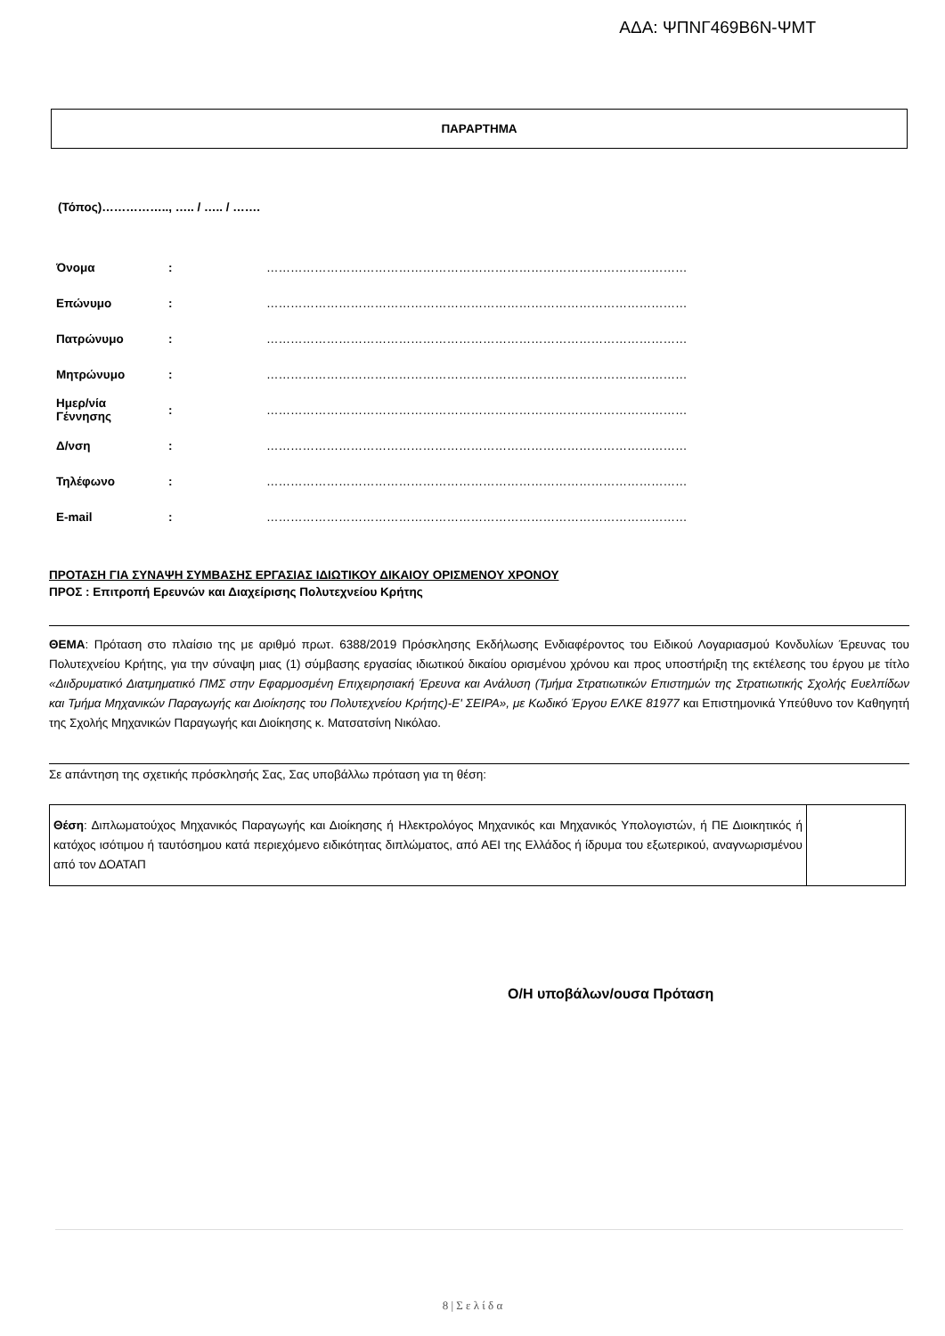ΑΔΑ: ΨΠΝΓ469Β6Ν-ΨΜΤ
ΠΑΡΑΡΤΗΜΑ
(Τόπος)…………….., ….. / ….. / …….
| Όνομα | : | …………………………………………………………………………………………… |
| Επώνυμο | : | …………………………………………………………………………………………… |
| Πατρώνυμο | : | …………………………………………………………………………………………… |
| Μητρώνυμο | : | …………………………………………………………………………………………… |
| Ημερ/νία Γέννησης | : | …………………………………………………………………………………………… |
| Δ/νση | : | …………………………………………………………………………………………… |
| Τηλέφωνο | : | …………………………………………………………………………………………… |
| E-mail | : | …………………………………………………………………………………………… |
ΠΡΟΤΑΣΗ ΓΙΑ ΣΥΝΑΨΗ ΣΥΜΒΑΣΗΣ ΕΡΓΑΣΙΑΣ ΙΔΙΩΤΙΚΟΥ ΔΙΚΑΙΟΥ ΟΡΙΣΜΕΝΟΥ ΧΡΟΝΟΥ
ΠΡΟΣ : Επιτροπή Ερευνών και Διαχείρισης Πολυτεχνείου Κρήτης
ΘΕΜΑ: Πρόταση στο πλαίσιο της με αριθμό πρωτ. 6388/2019 Πρόσκλησης Εκδήλωσης Ενδιαφέροντος του Ειδικού Λογαριασμού Κονδυλίων Έρευνας του Πολυτεχνείου Κρήτης, για την σύναψη μιας (1) σύμβασης εργασίας ιδιωτικού δικαίου ορισμένου χρόνου και προς υποστήριξη της εκτέλεσης του έργου με τίτλο «Διιδρυματικό Διατμηματικό ΠΜΣ στην Εφαρμοσμένη Επιχειρησιακή Έρευνα και Ανάλυση (Τμήμα Στρατιωτικών Επιστημών της Στρατιωτικής Σχολής Ευελπίδων και Τμήμα Μηχανικών Παραγωγής και Διοίκησης του Πολυτεχνείου Κρήτης)-Ε' ΣΕΙΡΑ», με Κωδικό Έργου ΕΛΚΕ 81977 και Επιστημονικά Υπεύθυνο τον Καθηγητή της Σχολής Μηχανικών Παραγωγής και Διοίκησης κ. Ματσατσίνη Νικόλαο.
Σε απάντηση της σχετικής πρόσκλησής Σας, Σας υποβάλλω πρόταση για τη θέση:
| Θέση : Διπλωματούχος Μηχανικός Παραγωγής και Διοίκησης ή Ηλεκτρολόγος Μηχανικός και Μηχανικός Υπολογιστών, ή ΠΕ Διοικητικός ή κατόχος ισότιμου ή ταυτόσημου κατά περιεχόμενο ειδικότητας διπλώματος, από ΑΕΙ της Ελλάδος ή ίδρυμα του εξωτερικού, αναγνωρισμένου από τον ΔΟΑΤΑΠ | |
Ο/Η υποβάλων/ουσα Πρόταση
8 | Σ ε λ ί δ α